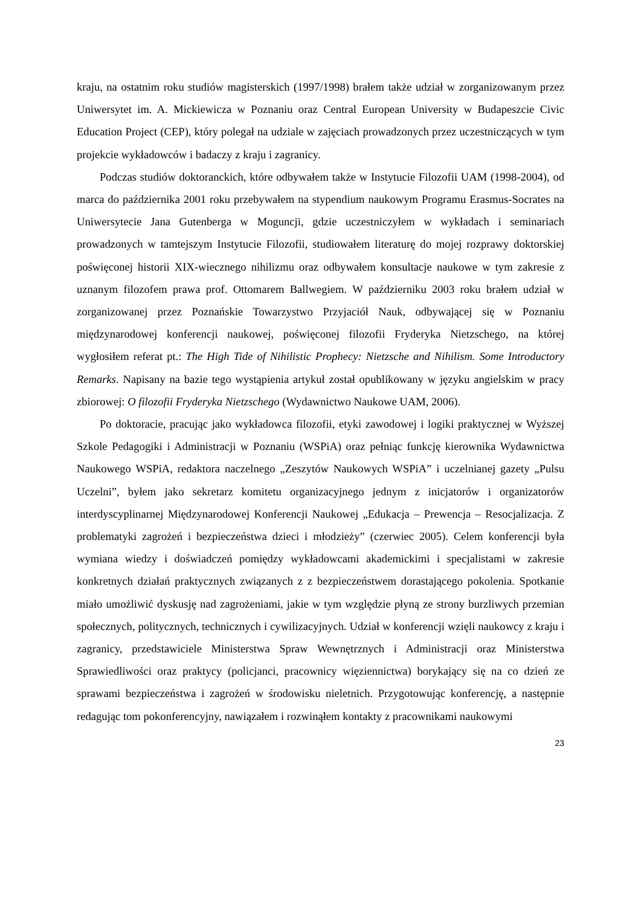kraju, na ostatnim roku studiów magisterskich (1997/1998) brałem także udział w zorganizowanym przez Uniwersytet im. A. Mickiewicza w Poznaniu oraz Central European University w Budapeszcie Civic Education Project (CEP), który polegał na udziale w zajęciach prowadzonych przez uczestniczących w tym projekcie wykładowców i badaczy z kraju i zagranicy.
Podczas studiów doktoranckich, które odbywałem także w Instytucie Filozofii UAM (1998-2004), od marca do października 2001 roku przebywałem na stypendium naukowym Programu Erasmus-Socrates na Uniwersytecie Jana Gutenberga w Moguncji, gdzie uczestniczyłem w wykładach i seminariach prowadzonych w tamtejszym Instytucie Filozofii, studiowałem literaturę do mojej rozprawy doktorskiej poświęconej historii XIX-wiecznego nihilizmu oraz odbywałem konsultacje naukowe w tym zakresie z uznanym filozofem prawa prof. Ottomarem Ballwegiem. W październiku 2003 roku brałem udział w zorganizowanej przez Poznańskie Towarzystwo Przyjaciół Nauk, odbywającej się w Poznaniu międzynarodowej konferencji naukowej, poświęconej filozofii Fryderyka Nietzschego, na której wygłosiłem referat pt.: The High Tide of Nihilistic Prophecy: Nietzsche and Nihilism. Some Introductory Remarks. Napisany na bazie tego wystąpienia artykuł został opublikowany w języku angielskim w pracy zbiorowej: O filozofii Fryderyka Nietzschego (Wydawnictwo Naukowe UAM, 2006).
Po doktoracie, pracując jako wykładowca filozofii, etyki zawodowej i logiki praktycznej w Wyższej Szkole Pedagogiki i Administracji w Poznaniu (WSPiA) oraz pełniąc funkcję kierownika Wydawnictwa Naukowego WSPiA, redaktora naczelnego „Zeszytów Naukowych WSPiA” i uczelnianej gazety „Pulsu Uczelni”, byłem jako sekretarz komitetu organizacyjnego jednym z inicjatorów i organizatorów interdyscyplinarnej Międzynarodowej Konferencji Naukowej „Edukacja – Prewencja – Resocjalizacja. Z problematyki zagrożeń i bezpieczeństwa dzieci i młodzieży” (czerwiec 2005). Celem konferencji była wymiana wiedzy i doświadczeń pomiędzy wykładowcami akademickimi i specjalistami w zakresie konkretnych działań praktycznych związanych z z bezpieczeństwem dorastającego pokolenia. Spotkanie miało umożliwić dyskusję nad zagrożeniami, jakie w tym względzie płyną ze strony burzliwych przemian społecznych, politycznych, technicznych i cywilizacyjnych. Udział w konferencji wzięli naukowcy z kraju i zagranicy, przedstawiciele Ministerstwa Spraw Wewnętrznych i Administracji oraz Ministerstwa Sprawiedliwości oraz praktycy (policjanci, pracownicy więziennictwa) borykający się na co dzień ze sprawami bezpieczeństwa i zagrożeń w środowisku nieletnich. Przygotowując konferencję, a następnie redagując tom pokonferencyjny, nawiązałem i rozwinąłem kontakty z pracownikami naukowymi
23